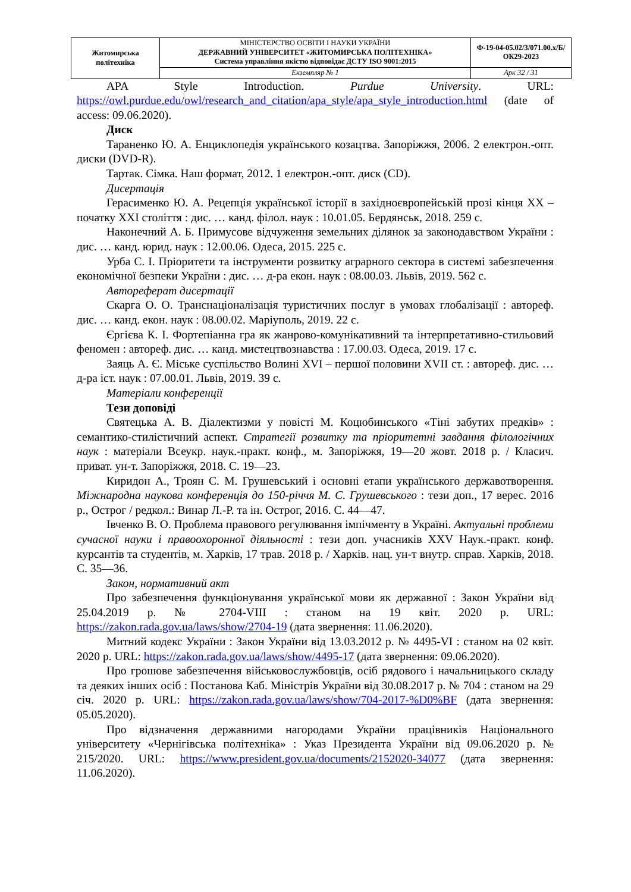| Житомирська політехніка | МІНІСТЕРСТВО ОСВІТИ І НАУКИ УКРАЇНИ ДЕРЖАВНИЙ УНІВЕРСИТЕТ «ЖИТОМИРСЬКА ПОЛІТЕХНІКА» Система управління якістю відповідає ДСТУ ISO 9001:2015 | Ф-19-04-05.02/3/071.00.х/Б/ОК29-2023 |
| | Екземпляр № 1 | Арк 32 / 31 |
APA Style Introduction. Purdue University. URL: https://owl.purdue.edu/owl/research_and_citation/apa_style/apa_style_introduction.html (date of access: 09.06.2020).
Диск
Тараненко Ю. А. Енциклопедія українського козацтва. Запоріжжя, 2006. 2 електрон.-опт. диски (DVD-R).
Тартак. Сімка. Наш формат, 2012. 1 електрон.-опт. диск (CD).
Дисертація
Герасименко Ю. А. Рецепція української історії в західноєвропейській прозі кінця ХХ – початку ХХІ століття : дис. … канд. філол. наук : 10.01.05. Бердянськ, 2018. 259 с.
Наконечний А. Б. Примусове відчуження земельних ділянок за законодавством України : дис. … канд. юрид. наук : 12.00.06. Одеса, 2015. 225 с.
Урба С. І. Пріоритети та інструменти розвитку аграрного сектора в системі забезпечення економічної безпеки України : дис. … д-ра екон. наук : 08.00.03. Львів, 2019. 562 с.
Автореферат дисертації
Скарга О. О. Транснаціоналізація туристичних послуг в умовах глобалізації : автореф. дис. … канд. екон. наук : 08.00.02. Маріуполь, 2019. 22 с.
Єргієва К. І. Фортепіанна гра як жанрово-комунікативний та інтерпретативно-стильовий феномен : автореф. дис. … канд. мистецтвознавства : 17.00.03. Одеса, 2019. 17 с.
Заяць А. Є. Міське суспільство Волині XVI – першої половини XVII ст. : автореф. дис. … д-ра іст. наук : 07.00.01. Львів, 2019. 39 с.
Матеріали конференції
Тези доповіді
Святецька А. В. Діалектизми у повісті М. Коцюбинського «Тіні забутих предків» : семантико-стилістичний аспект. Стратегії розвитку та пріоритетні завдання філологічних наук : матеріали Всеукр. наук.-практ. конф., м. Запоріжжя, 19—20 жовт. 2018 р. / Класич. приват. ун-т. Запоріжжя, 2018. С. 19—23.
Киридон А., Троян С. М. Грушевський і основні етапи українського державотворення. Міжнародна наукова конференція до 150-річчя М. С. Грушевського : тези доп., 17 верес. 2016 р., Острог / редкол.: Винар Л.-Р. та ін. Острог, 2016. С. 44—47.
Івченко В. О. Проблема правового регулювання імпічменту в Україні. Актуальні проблеми сучасної науки і правоохоронної діяльності : тези доп. учасників XXV Наук.-практ. конф. курсантів та студентів, м. Харків, 17 трав. 2018 р. / Харків. нац. ун-т внутр. справ. Харків, 2018. С. 35—36.
Закон, нормативний акт
Про забезпечення функціонування української мови як державної : Закон України від 25.04.2019 р. № 2704-VIII : станом на 19 квіт. 2020 р. URL: https://zakon.rada.gov.ua/laws/show/2704-19 (дата звернення: 11.06.2020).
Митний кодекс України : Закон України від 13.03.2012 р. № 4495-VI : станом на 02 квіт. 2020 р. URL: https://zakon.rada.gov.ua/laws/show/4495-17 (дата звернення: 09.06.2020).
Про грошове забезпечення військовослужбовців, осіб рядового і начальницького складу та деяких інших осіб : Постанова Каб. Міністрів України від 30.08.2017 р. № 704 : станом на 29 січ. 2020 р. URL: https://zakon.rada.gov.ua/laws/show/704-2017-%D0%BF (дата звернення: 05.05.2020).
Про відзначення державними нагородами України працівників Національного університету «Чернігівська політехніка» : Указ Президента України від 09.06.2020 р. № 215/2020. URL: https://www.president.gov.ua/documents/2152020-34077 (дата звернення: 11.06.2020).